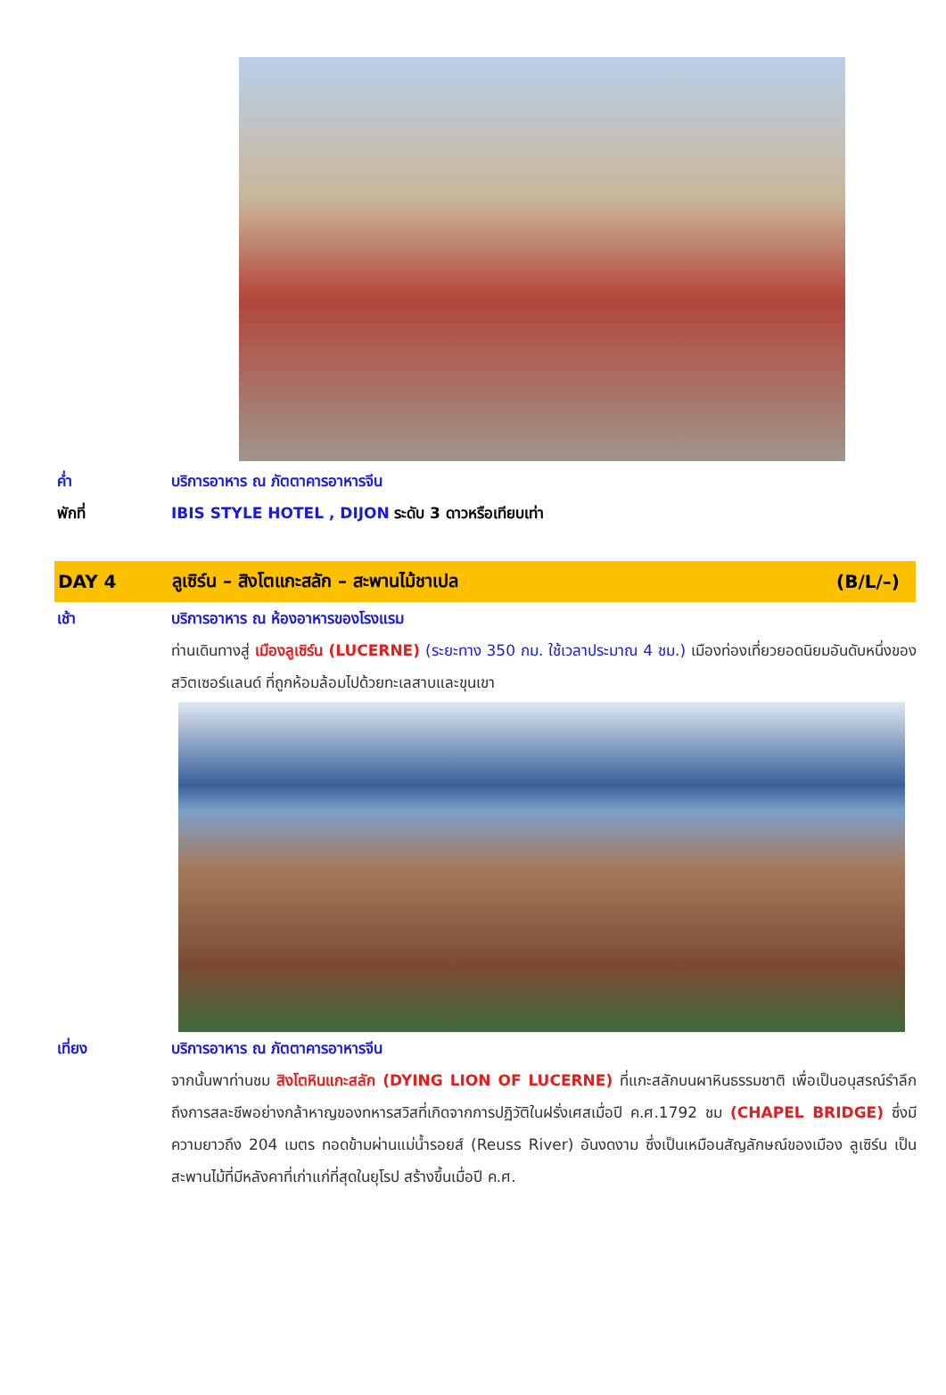ค่ำ บริการอาหาร ณ ภัตตาคารอาหารจีน
พักที่ IBIS STYLE HOTEL , DIJON ระดับ 3 ดาวหรือเทียบเท่า
DAY 4
ลูเซิร์น – สิงโตแกะสลัก – สะพานไม้ชาเปล
(B/L/–)
เช้า บริการอาหาร ณ ห้องอาหารของโรงแรม
ท่านเดินทางสู่ เมืองลูเซิร์น (LUCERNE) (ระยะทาง 350 กม. ใช้เวลาประมาณ 4 ชม.) เมืองท่องเที่ยวยอดนิยมอันดับหนึ่งของสวิตเซอร์แลนด์ ที่ถูกห้อมล้อมไปด้วยทะเลสาบและขุนเขา
เที่ยง บริการอาหาร ณ ภัตตาคารอาหารจีน
จากนั้นพาท่านชม สิงโตหินแกะสลัก (DYING LION OF LUCERNE) ที่แกะสลักบนผาหินธรรมชาติ เพื่อเป็นอนุสรณ์รำลึกถึงการสละชีพอย่างกล้าหาญของทหารสวิสที่เกิดจากการปฏิวัติในฝรั่งเศสเมื่อปี ค.ศ.1792 ชม (CHAPEL BRIDGE) ซึ่งมีความยาวถึง 204 เมตร ทอดข้ามผ่านแม่น้ำรอยส์ (Reuss River) อันงดงาม ซึ่งเป็นเหมือนสัญลักษณ์ของเมือง ลูเซิร์น เป็นสะพานไม้ที่มีหลังคาที่เก่าแก่ที่สุดในยุโรป สร้างขึ้นเมื่อปี ค.ศ.